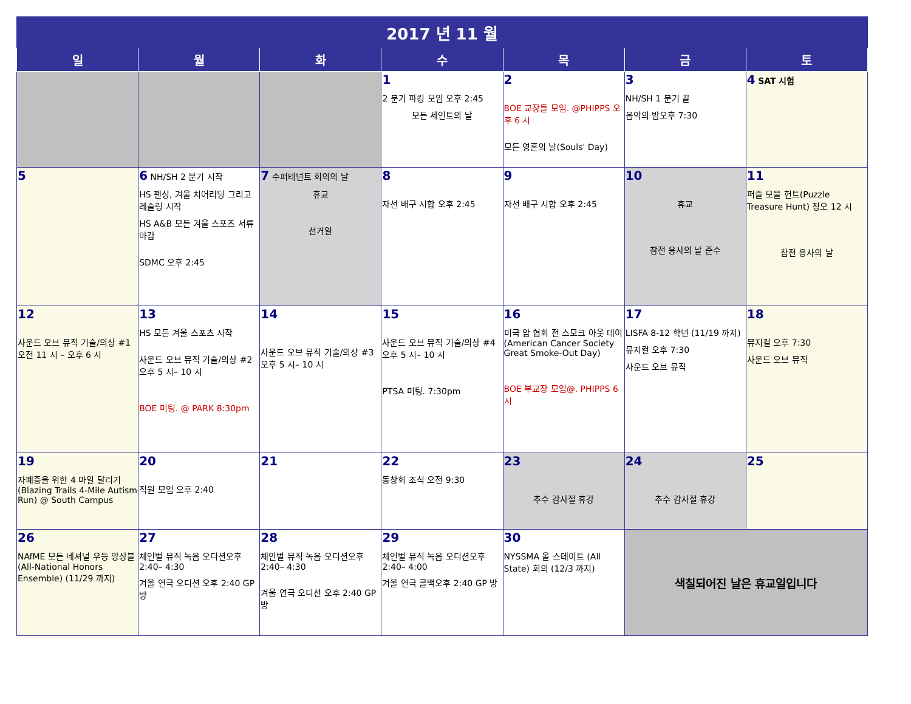| 2017 년 11 월 | | | | | | |
| 일 | 월 | 화 | 수 | 목 | 금 | 토 |
| | | | 1 2 분기 파킹 모임 오후 2:45 모든 세인트의 날 | 2 BOE 교장들 모임. @PHIPPS 오후 6 시 모든 영혼의 날(Souls' Day) | 3 NH/SH 1 분기 끝 음악의 밤오후 7:30 | 4 SAT 시험 |
| 5 | 6 NH/SH 2 분기 시작 HS 펜싱, 겨울 치어리딩 그리고 레슬링 시작 HS A&B 모든 겨울 스포츠 서류 마감 SDMC 오후 2:45 | 7 수퍼테넌트 회의의 날 휴교 선거일 | 8 자선 배구 시합 오후 2:45 | 9 자선 배구 시합 오후 2:45 | 10 휴교 참전 용사의 날 준수 | 11 퍼즐 모물 헌트(Puzzle Treasure Hunt) 정오 12 시 참전 용사의 날 |
| 12 사운드 오브 뮤직 기술/의상 #1 오전 11 시 – 오후 6 시 | 13 HS 모든 겨울 스포츠 시작 사운드 오브 뮤직 기술/의상 #2 오후 5 시– 10 시 BOE 미팅. @ PARK 8:30pm | 14 사운드 오브 뮤직 기술/의상 #3 오후 5 시– 10 시 | 15 사운드 오브 뮤직 기술/의상 #4 오후 5 시– 10 시 PTSA 미팅. 7:30pm | 16 미국 암 협회 전 스모크 아웃 데이 (American Cancer Society Great Smoke-Out Day) BOE 부교장 모임@. PHIPPS 6 시 | 17 LISFA 8-12 학년 (11/19 까지) 뮤지컬 오후 7:30 사운드 오브 뮤직 | 18 뮤지컬 오후 7:30 사운드 오브 뮤직 |
| 19 자폐증을 위한 4 마일 달리기 (Blazing Trails 4-Mile Autism Run) @ South Campus | 20 직원 모임 오후 2:40 | 21 | 22 동창회 조식 오전 9:30 | 23 추수 감사절 휴강 | 24 추수 감사절 휴강 | 25 |
| 26 NAfME 모든 네셔널 우등 앙상블(All-National Honors Ensemble) (11/29 까지) | 27 체인벌 뮤직 녹음 오디션오후 2:40– 4:30 겨울 연극 오디션 오후 2:40 GP 방 | 28 체인벌 뮤직 녹음 오디션오후 2:40– 4:30 겨울 연극 오디션 오후 2:40 GP 방 | 29 체인벌 뮤직 녹음 오디션오후 2:40– 4:00 겨울 연극 콜백오후 2:40 GP 방 | 30 NYSSMA 올 스테이트 (All State) 회의 (12/3 까지) | 색칠되어진 날은 휴교일입니다 | |